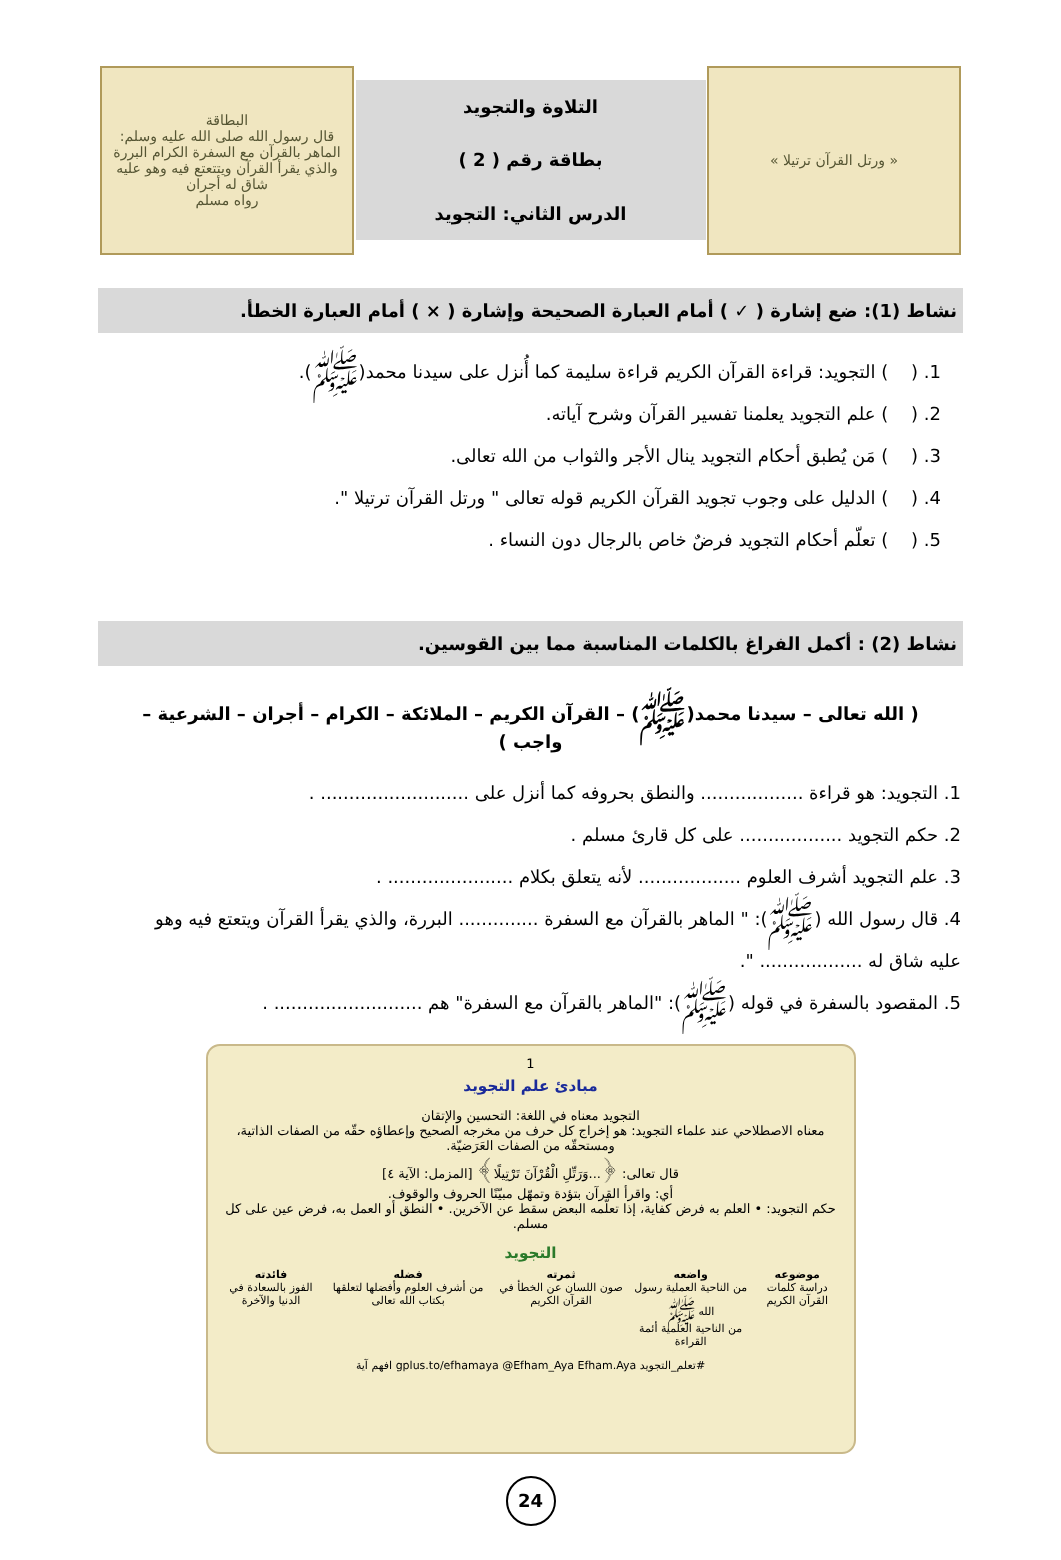« ورتل القرآن ترتيلا »
التلاوة والتجويد
بطاقة رقم ( 2 )
الدرس الثاني: التجويد
البطاقة
قال رسول الله صلى الله عليه وسلم: الماهر بالقرآن مع السفرة الكرام البررة والذي يقرأ القرآن ويتتعتع فيه وهو عليه شاق له أجران
رواه مسلم
نشاط (1): ضع إشارة ( ✓ ) أمام العبارة الصحيحة وإشارة ( × ) أمام العبارة الخطأ.
1. ( ) التجويد: قراءة القرآن الكريم قراءة سليمة كما أُنزل على سيدنا محمد(ﷺ).
2. ( ) علم التجويد يعلمنا تفسير القرآن وشرح آياته.
3. ( ) مَن يُطبق أحكام التجويد ينال الأجر والثواب من الله تعالى.
4. ( ) الدليل على وجوب تجويد القرآن الكريم قوله تعالى " ورتل القرآن ترتيلا ".
5. ( ) تعلّم أحكام التجويد فرضٌ خاص بالرجال دون النساء .
نشاط (2) : أكمل الفراغ بالكلمات المناسبة مما بين القوسين.
( الله تعالى – سيدنا محمد(ﷺ) – القرآن الكريم – الملائكة – الكرام – أجران – الشرعية – واجب )
1. التجويد: هو قراءة .................. والنطق بحروفه كما أنزل على .......................... .
2. حكم التجويد .................. على كل قارئ مسلم .
3. علم التجويد أشرف العلوم .................. لأنه يتعلق بكلام ...................... .
4. قال رسول الله (ﷺ): " الماهر بالقرآن مع السفرة .............. البررة، والذي يقرأ القرآن ويتعتع فيه وهو عليه شاق له .................. ".
5. المقصود بالسفرة في قوله (ﷺ): "الماهر بالقرآن مع السفرة" هم .......................... .
1
مبادئ علم التجويد
التجويد معناه في اللغة: التحسين والإتقان
معناه الاصطلاحي عند علماء التجويد: هو إخراج كل حرف من مخرجه الصحيح وإعطاؤه حقّه من الصفات الذاتية، ومستحقّه من الصفات العَرَضيّة.
قال تعالى: ﴿...وَرَتِّلِ الْقُرْآنَ تَرْتِيلًا﴾ [المزمل: الآية ٤]
أي: واقرأ القرآن بتؤدة وتمهّل مبيّنًا الحروف والوقوف.
حكم التجويد: • العلم به فرض كفاية، إذا تعلّمه البعض سقط عن الآخرين. • النطق أو العمل به، فرض عين على كل مسلم.
التجويد
موضوعه
دراسة كلمات القرآن الكريم
واضعه
من الناحية العملية رسول الله ﷺ
من الناحية العلمية أئمة القراءة
ثمرته
صون اللسان عن الخطأ في القرآن الكريم
فضله
من أشرف العلوم وأفضلها لتعلقها بكتاب الله تعالى
فائدته
الفوز بالسعادة في الدنيا والآخرة
#تعلم_التجويد gplus.to/efhamaya @Efham_Aya Efham.Aya افهم آية
24